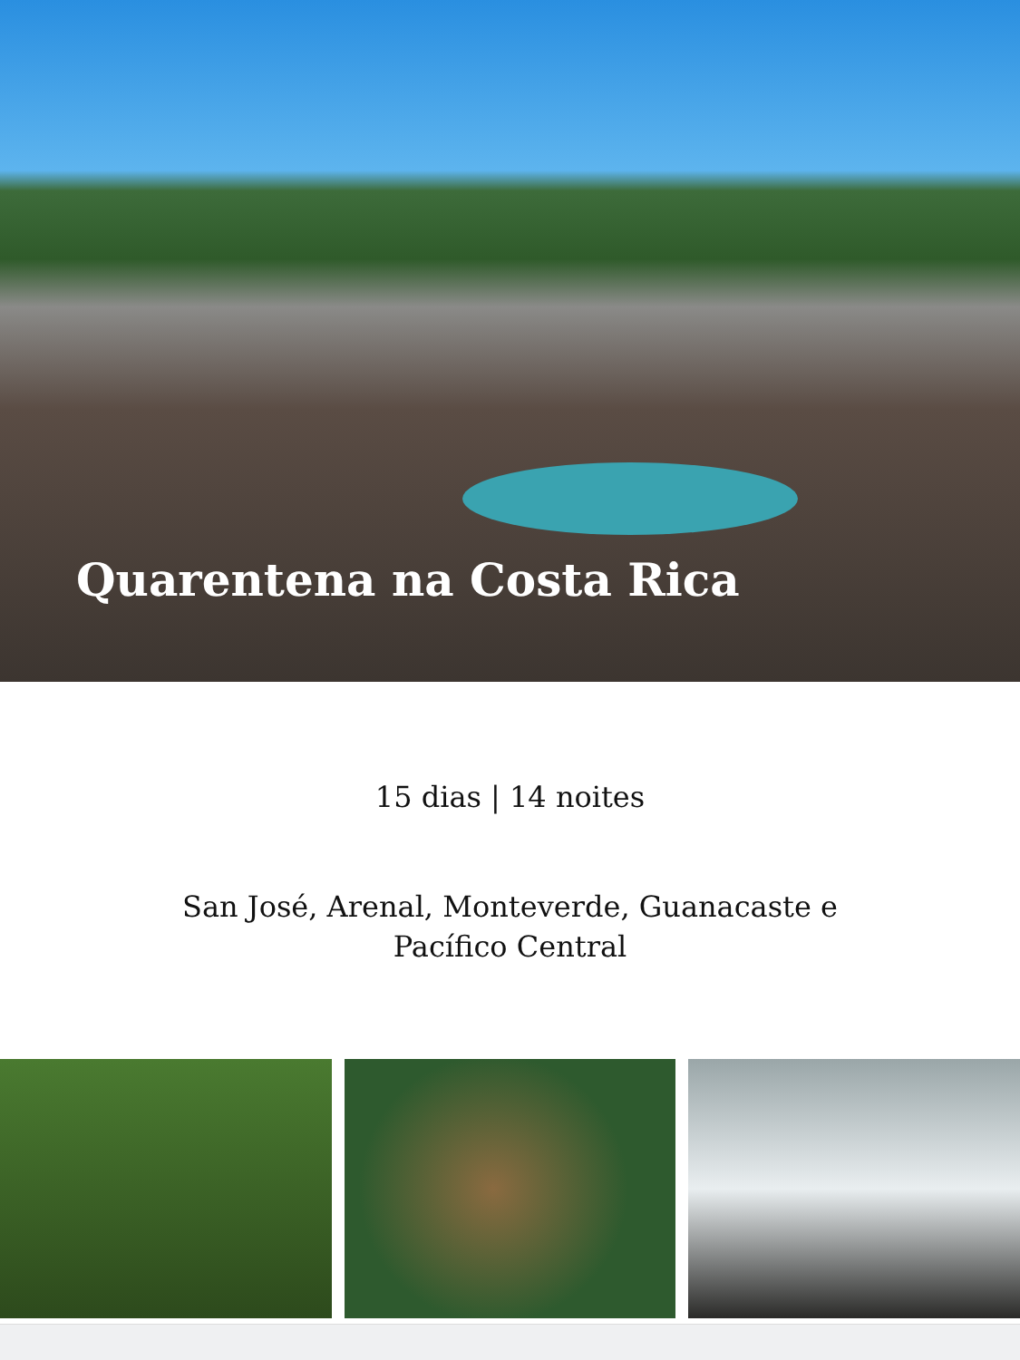Quarentena na Costa Rica
15 dias | 14 noites
San José, Arenal, Monteverde, Guanacaste e
Pacífico Central